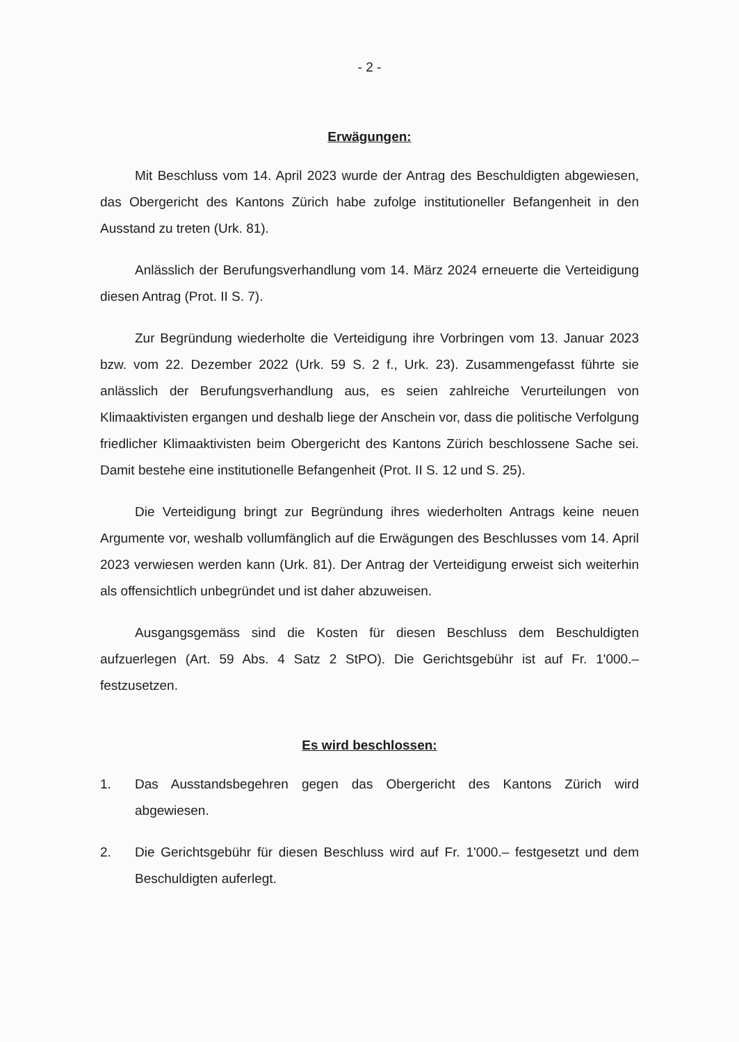- 2 -
Erwägungen:
Mit Beschluss vom 14. April 2023 wurde der Antrag des Beschuldigten abgewiesen, das Obergericht des Kantons Zürich habe zufolge institutioneller Befangenheit in den Ausstand zu treten (Urk. 81).
Anlässlich der Berufungsverhandlung vom 14. März 2024 erneuerte die Verteidigung diesen Antrag (Prot. II S. 7).
Zur Begründung wiederholte die Verteidigung ihre Vorbringen vom 13. Januar 2023 bzw. vom 22. Dezember 2022 (Urk. 59 S. 2 f., Urk. 23). Zusammengefasst führte sie anlässlich der Berufungsverhandlung aus, es seien zahlreiche Verurteilungen von Klimaaktivisten ergangen und deshalb liege der Anschein vor, dass die politische Verfolgung friedlicher Klimaaktivisten beim Obergericht des Kantons Zürich beschlossene Sache sei. Damit bestehe eine institutionelle Befangenheit (Prot. II S. 12 und S. 25).
Die Verteidigung bringt zur Begründung ihres wiederholten Antrags keine neuen Argumente vor, weshalb vollumfänglich auf die Erwägungen des Beschlusses vom 14. April 2023 verwiesen werden kann (Urk. 81). Der Antrag der Verteidigung erweist sich weiterhin als offensichtlich unbegründet und ist daher abzuweisen.
Ausgangsgemäss sind die Kosten für diesen Beschluss dem Beschuldigten aufzuerlegen (Art. 59 Abs. 4 Satz 2 StPO). Die Gerichtsgebühr ist auf Fr. 1'000.– festzusetzen.
Es wird beschlossen:
1. Das Ausstandsbegehren gegen das Obergericht des Kantons Zürich wird abgewiesen.
2. Die Gerichtsgebühr für diesen Beschluss wird auf Fr. 1'000.– festgesetzt und dem Beschuldigten auferlegt.